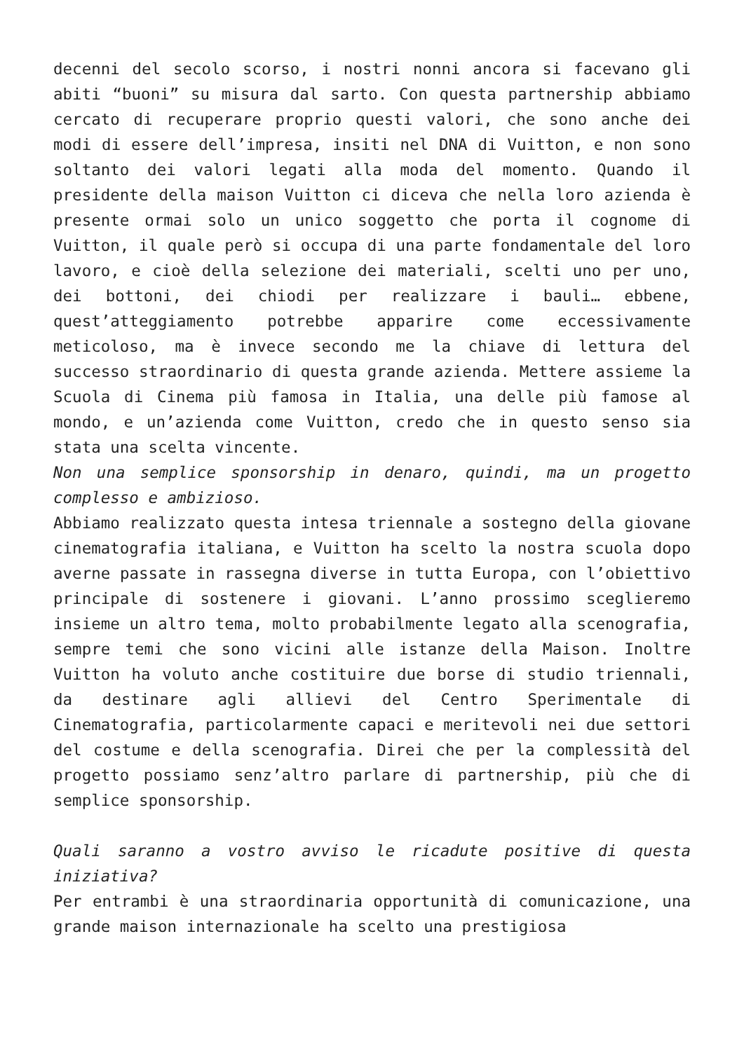decenni del secolo scorso, i nostri nonni ancora si facevano gli abiti “buoni” su misura dal sarto. Con questa partnership abbiamo cercato di recuperare proprio questi valori, che sono anche dei modi di essere dell’impresa, insiti nel DNA di Vuitton, e non sono soltanto dei valori legati alla moda del momento. Quando il presidente della maison Vuitton ci diceva che nella loro azienda è presente ormai solo un unico soggetto che porta il cognome di Vuitton, il quale però si occupa di una parte fondamentale del loro lavoro, e cioè della selezione dei materiali, scelti uno per uno, dei bottoni, dei chiodi per realizzare i bauli… ebbene, quest’atteggiamento potrebbe apparire come eccessivamente meticoloso, ma è invece secondo me la chiave di lettura del successo straordinario di questa grande azienda. Mettere assieme la Scuola di Cinema più famosa in Italia, una delle più famose al mondo, e un’azienda come Vuitton, credo che in questo senso sia stata una scelta vincente.
Non una semplice sponsorship in denaro, quindi, ma un progetto complesso e ambizioso.
Abbiamo realizzato questa intesa triennale a sostegno della giovane cinematografia italiana, e Vuitton ha scelto la nostra scuola dopo averne passate in rassegna diverse in tutta Europa, con l’obiettivo principale di sostenere i giovani. L’anno prossimo sceglieremo insieme un altro tema, molto probabilmente legato alla scenografia, sempre temi che sono vicini alle istanze della Maison. Inoltre Vuitton ha voluto anche costituire due borse di studio triennali, da destinare agli allievi del Centro Sperimentale di Cinematografia, particolarmente capaci e meritevoli nei due settori del costume e della scenografia. Direi che per la complessità del progetto possiamo senz’altro parlare di partnership, più che di semplice sponsorship.
Quali saranno a vostro avviso le ricadute positive di questa iniziativa?
Per entrambi è una straordinaria opportunità di comunicazione, una grande maison internazionale ha scelto una prestigiosa